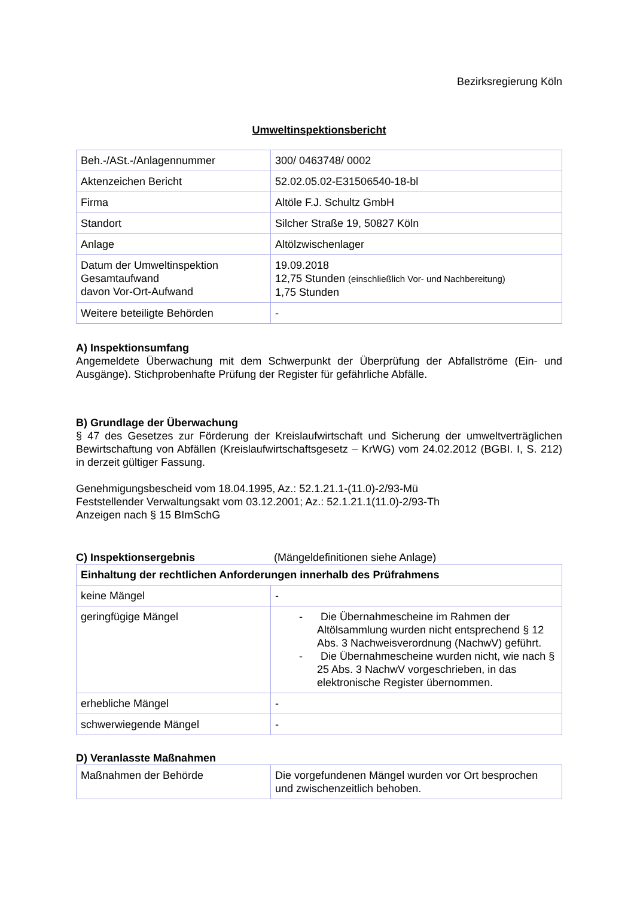Bezirksregierung Köln
Umweltinspektionsbericht
| Beh.-/ASt.-/Anlagennummer | 300/ 0463748/ 0002 |
| Aktenzeichen Bericht | 52.02.05.02-E31506540-18-bl |
| Firma | Altöle F.J. Schultz GmbH |
| Standort | Silcher Straße 19, 50827 Köln |
| Anlage | Altölzwischenlager |
| Datum der Umweltinspektion Gesamtaufwand davon Vor-Ort-Aufwand | 19.09.2018 12,75 Stunden (einschließlich Vor- und Nachbereitung) 1,75 Stunden |
| Weitere beteiligte Behörden | - |
A) Inspektionsumfang
Angemeldete Überwachung mit dem Schwerpunkt der Überprüfung der Abfallströme (Ein- und Ausgänge). Stichprobenhafte Prüfung der Register für gefährliche Abfälle.
B) Grundlage der Überwachung
§ 47 des Gesetzes zur Förderung der Kreislaufwirtschaft und Sicherung der umweltverträglichen Bewirtschaftung von Abfällen (Kreislaufwirtschaftsgesetz – KrWG) vom 24.02.2012 (BGBI. I, S. 212) in derzeit gültiger Fassung.
Genehmigungsbescheid vom 18.04.1995, Az.: 52.1.21.1-(11.0)-2/93-Mü
Feststellender Verwaltungsakt vom 03.12.2001; Az.: 52.1.21.1(11.0)-2/93-Th
Anzeigen nach § 15 BImSchG
C) Inspektionsergebnis (Mängeldefinitionen siehe Anlage)
| Einhaltung der rechtlichen Anforderungen innerhalb des Prüfrahmens | |
| --- | --- |
| keine Mängel | - |
| geringfügige Mängel | - Die Übernahmescheine im Rahmen der Altölsammlung wurden nicht entsprechend § 12 Abs. 3 Nachweisverordnung (NachwV) geführt. - Die Übernahmescheine wurden nicht, wie nach § 25 Abs. 3 NachwV vorgeschrieben, in das elektronische Register übernommen. |
| erhebliche Mängel | - |
| schwerwiegende Mängel | - |
D) Veranlasste Maßnahmen
| Maßnahmen der Behörde | Die vorgefundenen Mängel wurden vor Ort besprochen und zwischenzeitlich behoben. |